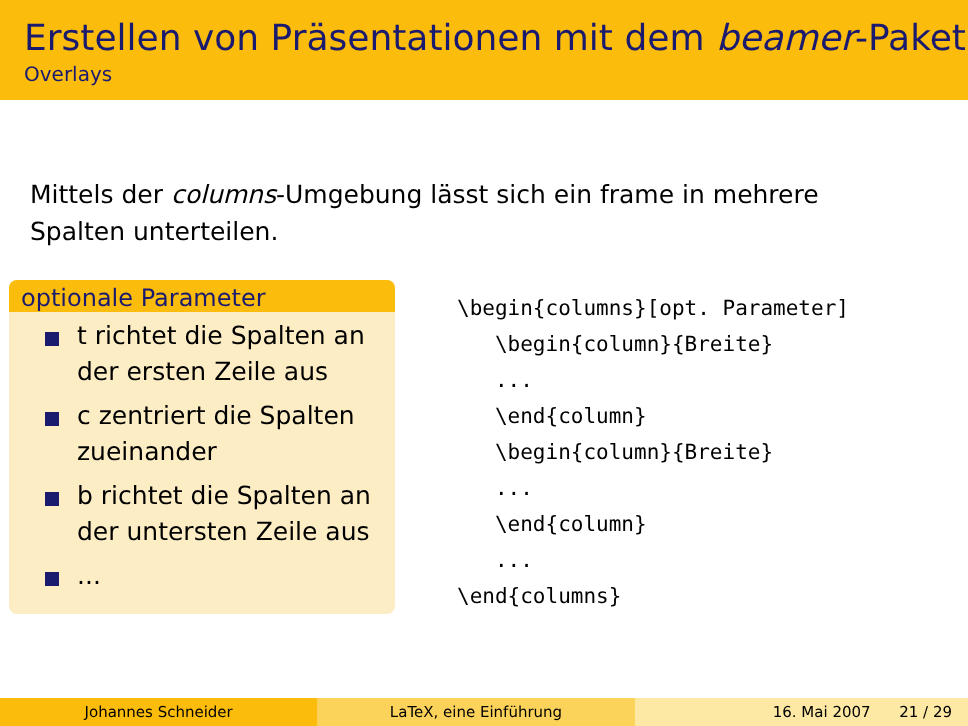Erstellen von Präsentationen mit dem beamer-Paket
Overlays
Mittels der columns-Umgebung lässt sich ein frame in mehrere Spalten unterteilen.
optionale Parameter
t richtet die Spalten an der ersten Zeile aus
c zentriert die Spalten zueinander
b richtet die Spalten an der untersten Zeile aus
...
\begin{columns}[opt. Parameter]
   \begin{column}{Breite}
   ...
   \end{column}
   \begin{column}{Breite}
   ...
   \end{column}
   ...
\end{columns}
Johannes Schneider LaTeX, eine Einführung 16. Mai 2007 21 / 29